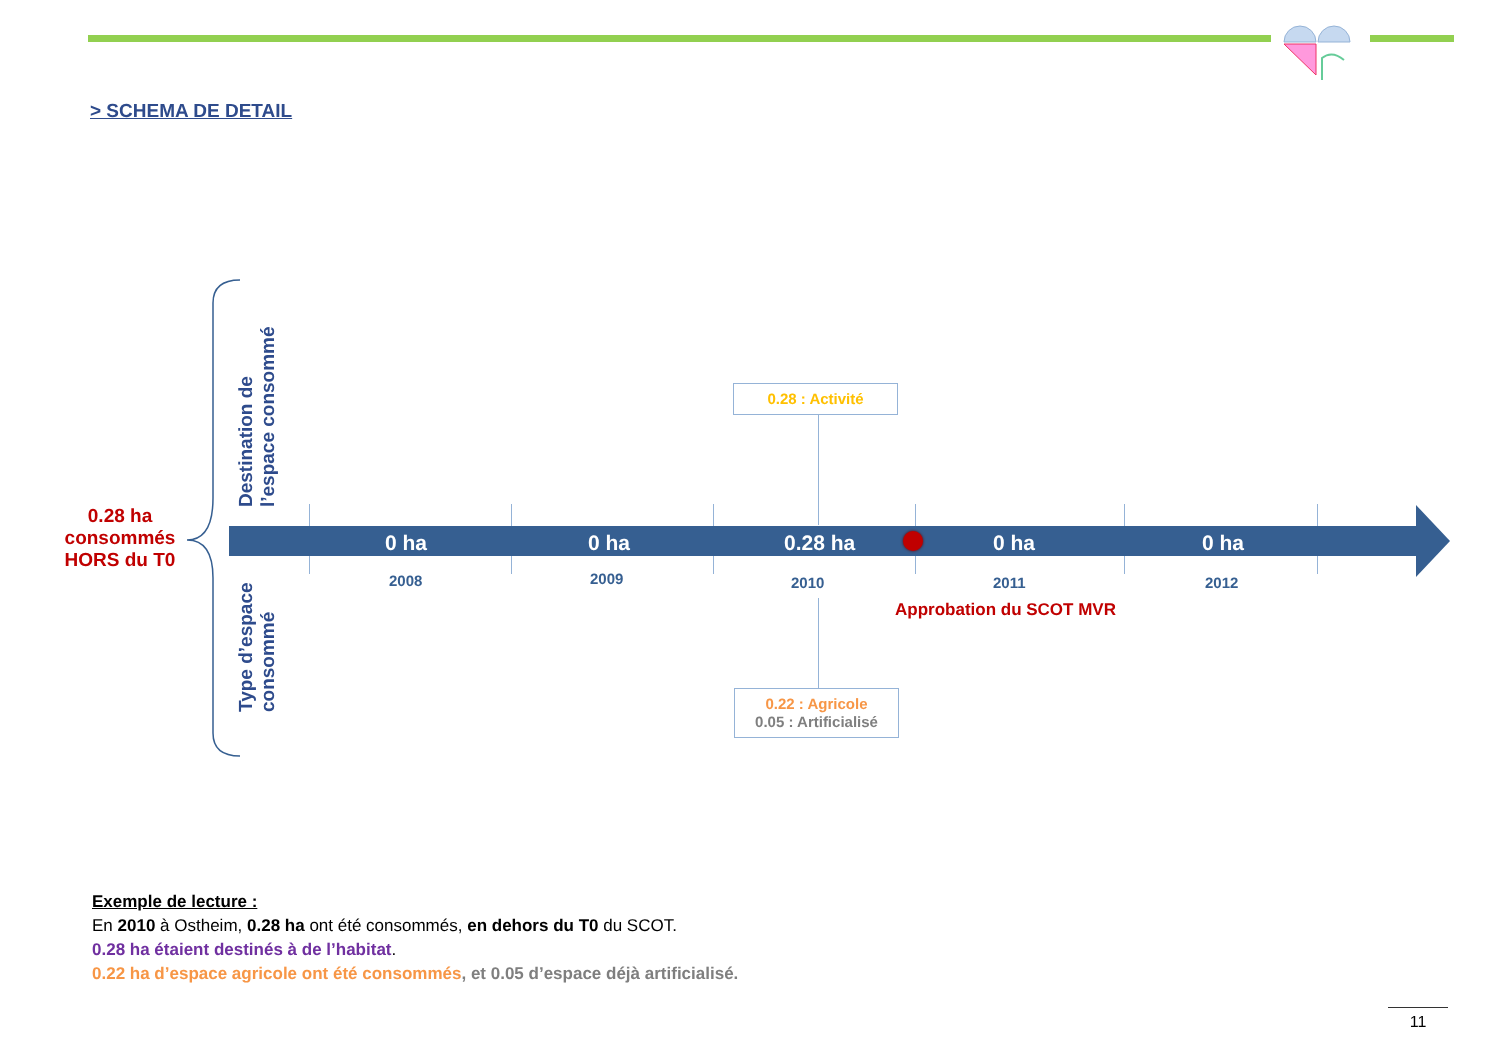> SCHEMA DE DETAIL
0.28 ha consommés HORS du T0
Destination de l’espace consommé
Type d’espace consommé
0 ha 0 ha 0.28 ha 0 ha 0 ha
2008 2009 2010 2011 2012
Approbation du SCOT MVR
0.28 : Activité
0.22 : Agricole
0.05 : Artificialisé
Exemple de lecture :
En 2010 à Ostheim, 0.28 ha ont été consommés, en dehors du T0 du SCOT.
0.28 ha étaient destinés à de l’habitat.
0.22 ha d’espace agricole ont été consommés, et 0.05 d’espace déjà artificialisé.
11